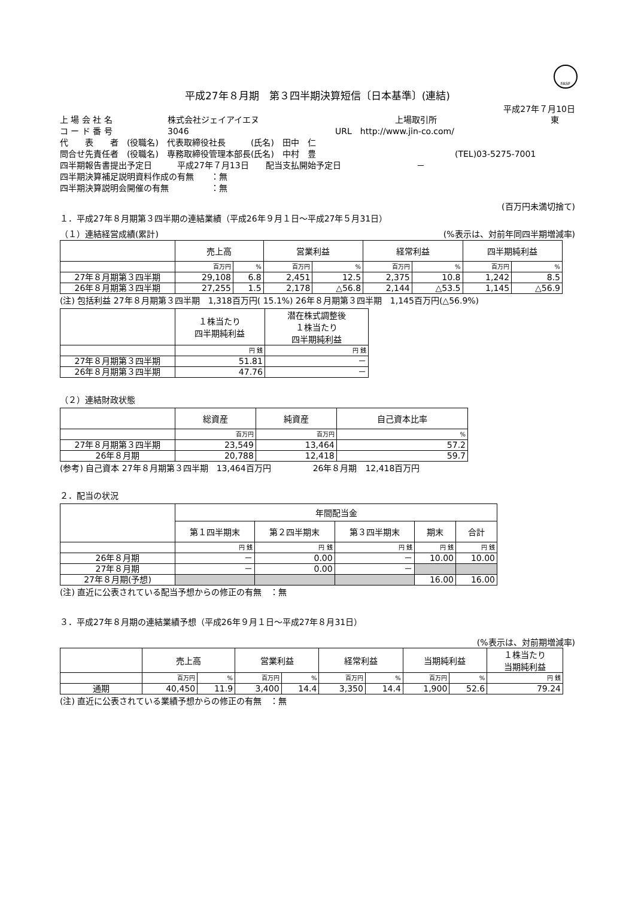FASF
平成27年８月期　第３四半期決算短信〔日本基準〕(連結)
平成27年７月10日
上 場 会 社 名 株式会社ジェイアイエヌ 上場取引所 東
コ ー ド 番 号 3046 URL　http://www.jin-co.com/
代　　表　　者　(役職名)　代表取締役社長　　　(氏名)　田中　仁
問合せ先責任者　(役職名)　専務取締役管理本部長(氏名)　中村　豊 (TEL)03-5275-7001
四半期報告書提出予定日　　　平成27年７月13日　　配当支払開始予定日　　　　　　　　　－
四半期決算補足説明資料作成の有無　　：無
四半期決算説明会開催の有無　　　　　：無
(百万円未満切捨て)
１．平成27年８月期第３四半期の連結業績（平成26年９月１日～平成27年５月31日）
（１）連結経営成績(累計) (%表示は、対前年同四半期増減率)
| | 売上高 | | 営業利益 | | 経常利益 | | 四半期純利益 | |
| --- | --- | --- | --- | --- | --- | --- | --- | --- |
| | 百万円 | % | 百万円 | % | 百万円 | % | 百万円 | % |
| 27年８月期第３四半期 | 29,108 | 6.8 | 2,451 | 12.5 | 2,375 | 10.8 | 1,242 | 8.5 |
| 26年８月期第３四半期 | 27,255 | 1.5 | 2,178 | △56.8 | 2,144 | △53.5 | 1,145 | △56.9 |
(注) 包括利益 27年８月期第３四半期　1,318百万円( 15.1%) 26年８月期第３四半期　1,145百万円(△56.9%)
| | １株当たり 四半期純利益 | 潜在株式調整後 １株当たり 四半期純利益 |
| --- | --- | --- |
| | 円 銭 | 円 銭 |
| 27年８月期第３四半期 | 51.81 | － |
| 26年８月期第３四半期 | 47.76 | － |
（２）連結財政状態
| | 総資産 | 純資産 | 自己資本比率 |
| --- | --- | --- | --- |
| | 百万円 | 百万円 | % |
| 27年８月期第３四半期 | 23,549 | 13,464 | 57.2 |
| 26年８月期 | 20,788 | 12,418 | 59.7 |
(参考) 自己資本 27年８月期第３四半期　13,464百万円　　　　　26年８月期　12,418百万円
２．配当の状況
| | 年間配当金 | | | | |
| --- | --- | --- | --- | --- | --- |
| | 第１四半期末 | 第２四半期末 | 第３四半期末 | 期末 | 合計 |
| | 円 銭 | 円 銭 | 円 銭 | 円 銭 | 円 銭 |
| 26年８月期 | － | 0.00 | － | 10.00 | 10.00 |
| 27年８月期 | － | 0.00 | － | | |
| 27年８月期(予想) | | | | 16.00 | 16.00 |
(注) 直近に公表されている配当予想からの修正の有無　：無
３．平成27年８月期の連結業績予想（平成26年９月１日～平成27年８月31日）
(%表示は、対前期増減率)
| | 売上高 | | 営業利益 | | 経常利益 | | 当期純利益 | | １株当たり 当期純利益 |
| --- | --- | --- | --- | --- | --- | --- | --- | --- | --- |
| | 百万円 | % | 百万円 | % | 百万円 | % | 百万円 | % | 円 銭 |
| 通期 | 40,450 | 11.9 | 3,400 | 14.4 | 3,350 | 14.4 | 1,900 | 52.6 | 79.24 |
(注) 直近に公表されている業績予想からの修正の有無　：無